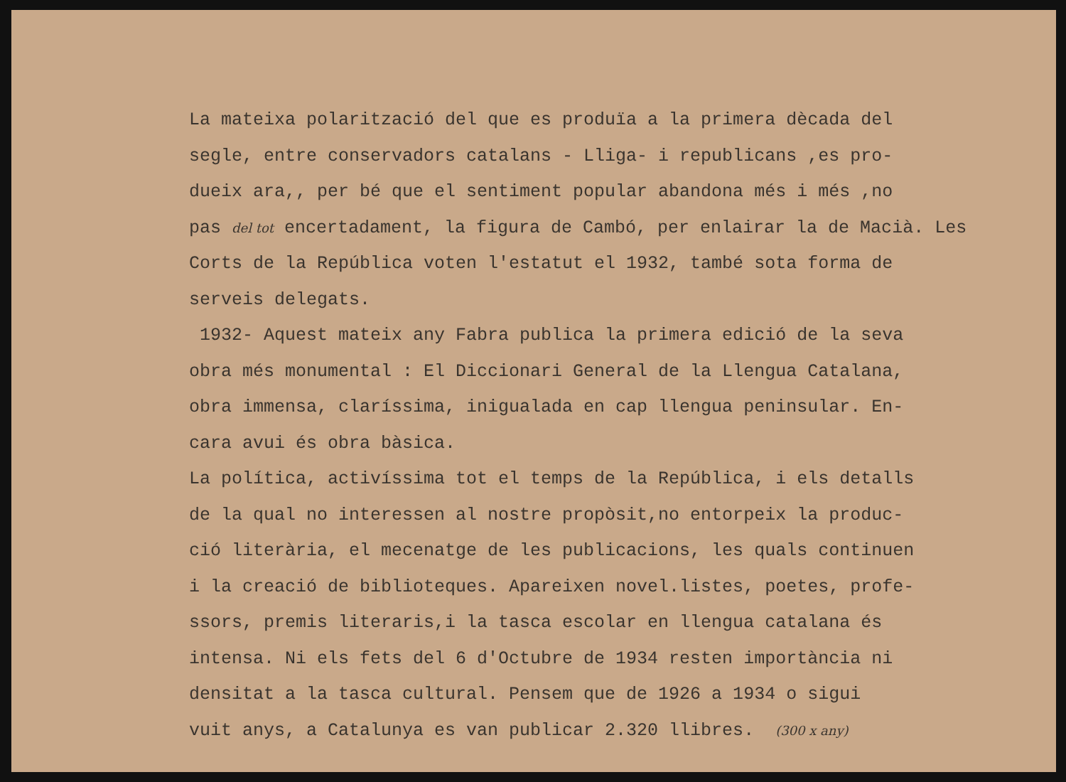La mateixa polarització del que es produïa a la primera dècada del segle, entre conservadors catalans - Lliga- i republicans ,es pro- dueix ara,, per bé que el sentiment popular abandona més i més ,no pas del tot encertadament, la figura de Cambó, per enlairar la de Macià. Les Corts de la República voten l'estatut el 1932, també sota forma de serveis delegats. 1932- Aquest mateix any Fabra publica la primera edició de la seva obra més monumental : El Diccionari General de la Llengua Catalana, obra immensa, claríssima, inigualada en cap llengua peninsular. En- cara avui és obra bàsica. La política, activíssima tot el temps de la República, i els detalls de la qual no interessen al nostre propòsit,no entorpeix la produc- ció literària, el mecenatge de les publicacions, les quals continuen i la creació de biblioteques. Apareixen novel.listes, poetes, profe- ssors, premis literaris,i la tasca escolar en llengua catalana és intensa. Ni els fets del 6 d'Octubre de 1934 resten importància ni densitat a la tasca cultural. Pensem que de 1926 a 1934 o sigui vuit anys, a Catalunya es van publicar 2.320 llibres. (300 x any)